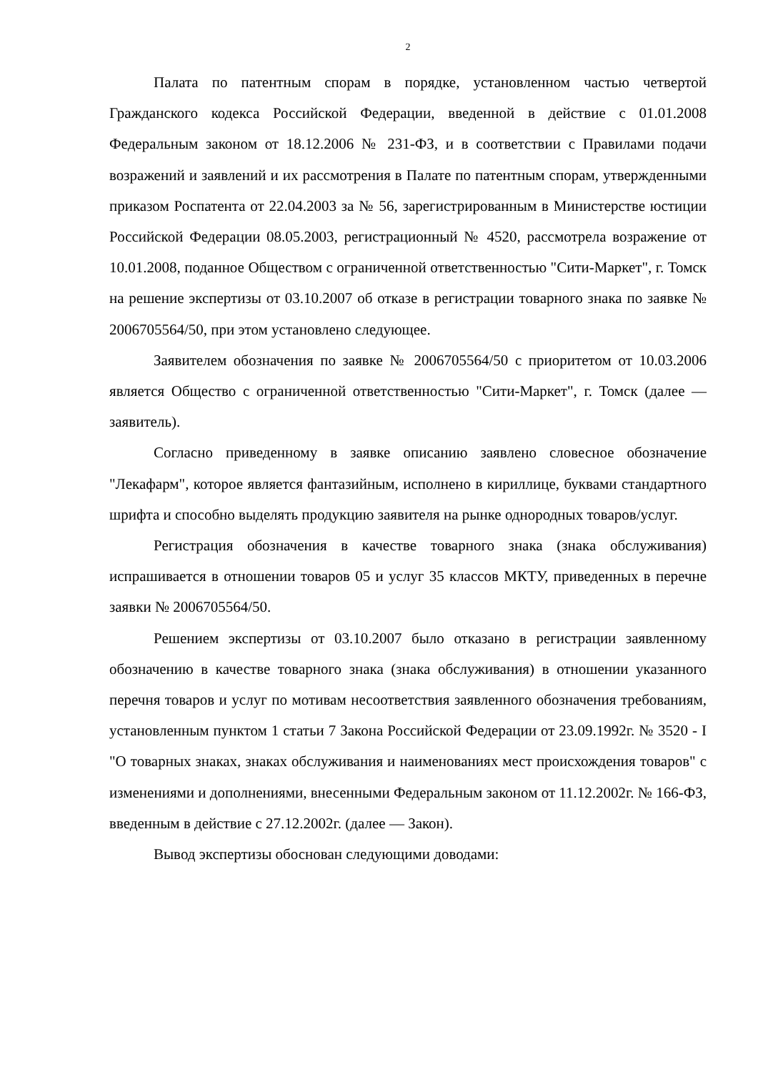2
Палата по патентным спорам в порядке, установленном частью четвертой Гражданского кодекса Российской Федерации, введенной в действие с 01.01.2008 Федеральным законом от 18.12.2006 № 231-ФЗ, и в соответствии с Правилами подачи возражений и заявлений и их рассмотрения в Палате по патентным спорам, утвержденными приказом Роспатента от 22.04.2003 за № 56, зарегистрированным в Министерстве юстиции Российской Федерации 08.05.2003, регистрационный № 4520, рассмотрела возражение от 10.01.2008, поданное Обществом с ограниченной ответственностью "Сити-Маркет", г. Томск на решение экспертизы от 03.10.2007 об отказе в регистрации товарного знака по заявке № 2006705564/50, при этом установлено следующее.
Заявителем обозначения по заявке № 2006705564/50 с приоритетом от 10.03.2006 является Общество с ограниченной ответственностью "Сити-Маркет", г. Томск (далее — заявитель).
Согласно приведенному в заявке описанию заявлено словесное обозначение "Лекафарм", которое является фантазийным, исполнено в кириллице, буквами стандартного шрифта и способно выделять продукцию заявителя на рынке однородных товаров/услуг.
Регистрация обозначения в качестве товарного знака (знака обслуживания) испрашивается в отношении товаров 05 и услуг 35 классов МКТУ, приведенных в перечне заявки № 2006705564/50.
Решением экспертизы от 03.10.2007 было отказано в регистрации заявленному обозначению в качестве товарного знака (знака обслуживания) в отношении указанного перечня товаров и услуг по мотивам несоответствия заявленного обозначения требованиям, установленным пунктом 1 статьи 7 Закона Российской Федерации от 23.09.1992г. № 3520 - I "О товарных знаках, знаках обслуживания и наименованиях мест происхождения товаров" с изменениями и дополнениями, внесенными Федеральным законом от 11.12.2002г. № 166-ФЗ, введенным в действие с 27.12.2002г. (далее — Закон).
Вывод экспертизы обоснован следующими доводами: